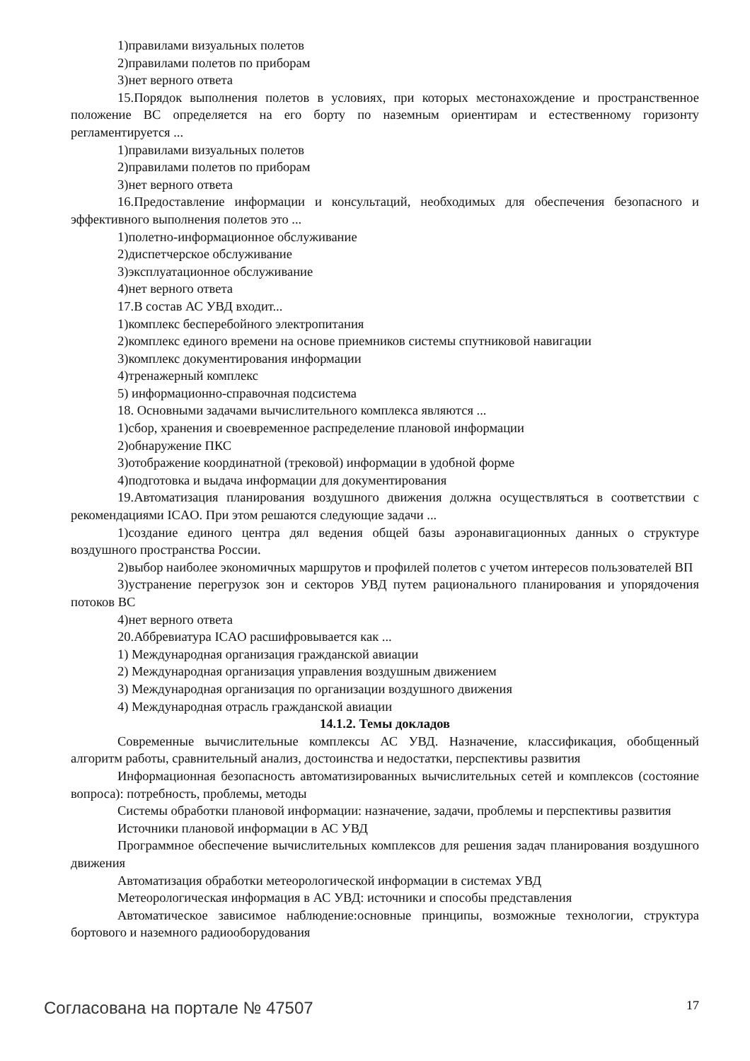1)правилами визуальных полетов
2)правилами полетов по приборам
3)нет верного ответа
15.Порядок выполнения полетов в условиях, при которых местонахождение и пространственное положение ВС определяется на его борту по наземным ориентирам и естественному горизонту регламентируется ...
1)правилами визуальных полетов
2)правилами полетов по приборам
3)нет верного ответа
16.Предоставление информации и консультаций, необходимых для обеспечения безопасного и эффективного выполнения полетов это ...
1)полетно-информационное обслуживание
2)диспетчерское обслуживание
3)эксплуатационное обслуживание
4)нет верного ответа
17.В состав АС УВД входит...
1)комплекс бесперебойного электропитания
2)комплекс единого времени на основе приемников системы спутниковой навигации
3)комплекс документирования информации
4)тренажерный комплекс
5) информационно-справочная подсистема
18. Основными задачами вычислительного комплекса являются ...
1)сбор, хранения и своевременное распределение плановой информации
2)обнаружение ПКС
3)отображение координатной (трековой) информации в удобной форме
4)подготовка и выдача информации для документирования
19.Автоматизация планирования воздушного движения должна осуществляться в соответствии с рекомендациями ICAO. При этом решаются следующие задачи ...
1)создание единого центра дял ведения общей базы аэронавигационных данных о структуре воздушного пространства России.
2)выбор наиболее экономичных маршрутов и профилей полетов с учетом интересов пользователей ВП
3)устранение перегрузок зон и секторов УВД путем рационального планирования и упорядочения потоков ВС
4)нет верного ответа
20.Аббревиатура ICAO расшифровывается как ...
1) Международная организация гражданской авиации
2) Международная организация управления воздушным движением
3) Международная организация по организации воздушного движения
4) Международная отрасль гражданской авиации
14.1.2. Темы докладов
Современные вычислительные комплексы АС УВД. Назначение, классификация, обобщенный алгоритм работы, сравнительный анализ, достоинства и недостатки, перспективы развития
Информационная безопасность автоматизированных вычислительных сетей и комплексов (состояние вопроса): потребность, проблемы, методы
Системы обработки плановой информации: назначение, задачи, проблемы и перспективы развития
Источники плановой информации в АС УВД
Программное обеспечение вычислительных комплексов для решения задач планирования воздушного движения
Автоматизация обработки метеорологической информации в системах УВД
Метеорологическая информация в АС УВД: источники и способы представления
Автоматическое зависимое наблюдение:основные принципы, возможные технологии, структура бортового и наземного радиооборудования
Согласована на портале № 47507 17